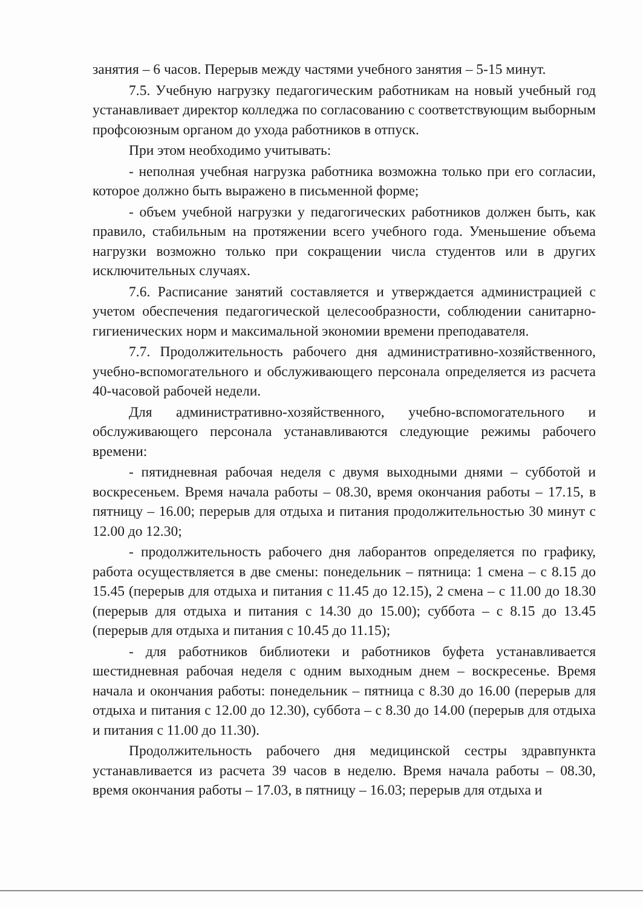занятия – 6 часов. Перерыв между частями учебного занятия – 5-15 минут.
7.5. Учебную нагрузку педагогическим работникам на новый учебный год устанавливает директор колледжа по согласованию с соответствующим выборным профсоюзным органом до ухода работников в отпуск.
При этом необходимо учитывать:
- неполная учебная нагрузка работника возможна только при его согласии, которое должно быть выражено в письменной форме;
- объем учебной нагрузки у педагогических работников должен быть, как правило, стабильным на протяжении всего учебного года. Уменьшение объема нагрузки возможно только при сокращении числа студентов или в других исключительных случаях.
7.6. Расписание занятий составляется и утверждается администрацией с учетом обеспечения педагогической целесообразности, соблюдении санитарно-гигиенических норм и максимальной экономии времени преподавателя.
7.7. Продолжительность рабочего дня административно-хозяйственного, учебно-вспомогательного и обслуживающего персонала определяется из расчета 40-часовой рабочей недели.
Для административно-хозяйственного, учебно-вспомогательного и обслуживающего персонала устанавливаются следующие режимы рабочего времени:
- пятидневная рабочая неделя с двумя выходными днями – субботой и воскресеньем. Время начала работы – 08.30, время окончания работы – 17.15, в пятницу – 16.00; перерыв для отдыха и питания продолжительностью 30 минут с 12.00 до 12.30;
- продолжительность рабочего дня лаборантов определяется по графику, работа осуществляется в две смены: понедельник – пятница: 1 смена – с 8.15 до 15.45 (перерыв для отдыха и питания с 11.45 до 12.15), 2 смена – с 11.00 до 18.30 (перерыв для отдыха и питания с 14.30 до 15.00); суббота – с 8.15 до 13.45 (перерыв для отдыха и питания с 10.45 до 11.15);
- для работников библиотеки и работников буфета устанавливается шестидневная рабочая неделя с одним выходным днем – воскресенье. Время начала и окончания работы: понедельник – пятница с 8.30 до 16.00 (перерыв для отдыха и питания с 12.00 до 12.30), суббота – с 8.30 до 14.00 (перерыв для отдыха и питания с 11.00 до 11.30).
Продолжительность рабочего дня медицинской сестры здравпункта устанавливается из расчета 39 часов в неделю. Время начала работы – 08.30, время окончания работы – 17.03, в пятницу – 16.03; перерыв для отдыха и